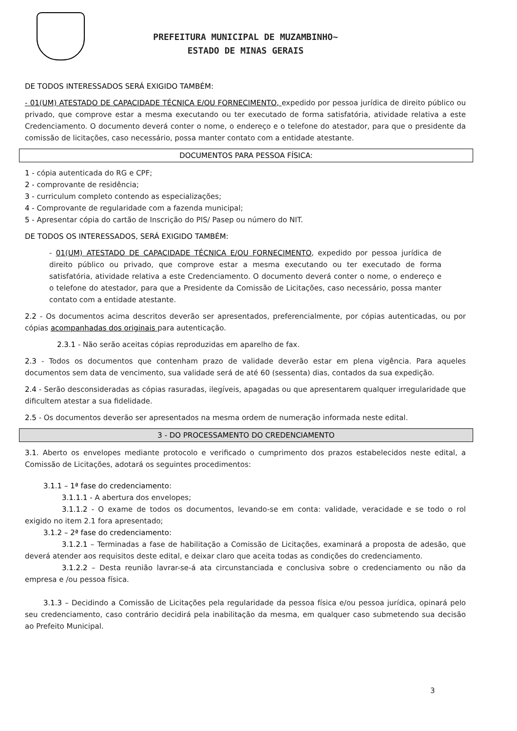PREFEITURA MUNICIPAL DE MUZAMBINHO~
ESTADO DE MINAS GERAIS
DE TODOS INTERESSADOS SERÁ EXIGIDO TAMBÉM:
- 01(UM) ATESTADO DE CAPACIDADE TÉCNICA E/OU FORNECIMENTO, expedido por pessoa jurídica de direito público ou privado, que comprove estar a mesma executando ou ter executado de forma satisfatória, atividade relativa a este Credenciamento. O documento deverá conter o nome, o endereço e o telefone do atestador, para que o presidente da comissão de licitações, caso necessário, possa manter contato com a entidade atestante.
DOCUMENTOS PARA PESSOA FÍSICA:
1 - cópia autenticada do RG e CPF;
2 - comprovante de residência;
3 - curriculum completo contendo as especializações;
4 - Comprovante de regularidade com a fazenda municipal;
5 - Apresentar cópia do cartão de Inscrição do PIS/ Pasep ou número do NIT.
DE TODOS OS INTERESSADOS, SERÁ EXIGIDO TAMBÉM:
- 01(UM) ATESTADO DE CAPACIDADE TÉCNICA E/OU FORNECIMENTO, expedido por pessoa jurídica de direito público ou privado, que comprove estar a mesma executando ou ter executado de forma satisfatória, atividade relativa a este Credenciamento. O documento deverá conter o nome, o endereço e o telefone do atestador, para que a Presidente da Comissão de Licitações, caso necessário, possa manter contato com a entidade atestante.
2.2 - Os documentos acima descritos deverão ser apresentados, preferencialmente, por cópias autenticadas, ou por cópias acompanhadas dos originais para autenticação.
2.3.1 - Não serão aceitas cópias reproduzidas em aparelho de fax.
2.3 - Todos os documentos que contenham prazo de validade deverão estar em plena vigência. Para aqueles documentos sem data de vencimento, sua validade será de até 60 (sessenta) dias, contados da sua expedição.
2.4 - Serão desconsideradas as cópias rasuradas, ilegíveis, apagadas ou que apresentarem qualquer irregularidade que dificultem atestar a sua fidelidade.
2.5 - Os documentos deverão ser apresentados na mesma ordem de numeração informada neste edital.
3 - DO PROCESSAMENTO DO CREDENCIAMENTO
3.1. Aberto os envelopes mediante protocolo e verificado o cumprimento dos prazos estabelecidos neste edital, a Comissão de Licitações, adotará os seguintes procedimentos:
3.1.1 – 1ª fase do credenciamento:
3.1.1.1 - A abertura dos envelopes;
3.1.1.2 - O exame de todos os documentos, levando-se em conta: validade, veracidade e se todo o rol exigido no item 2.1 fora apresentado;
3.1.2 – 2ª fase do credenciamento:
3.1.2.1 – Terminadas a fase de habilitação a Comissão de Licitações, examinará a proposta de adesão, que deverá atender aos requisitos deste edital, e deixar claro que aceita todas as condições do credenciamento.
3.1.2.2 – Desta reunião lavrar-se-á ata circunstanciada e conclusiva sobre o credenciamento ou não da empresa e /ou pessoa física.
3.1.3 – Decidindo a Comissão de Licitações pela regularidade da pessoa física e/ou pessoa jurídica, opinará pelo seu credenciamento, caso contrário decidirá pela inabilitação da mesma, em qualquer caso submetendo sua decisão ao Prefeito Municipal.
3